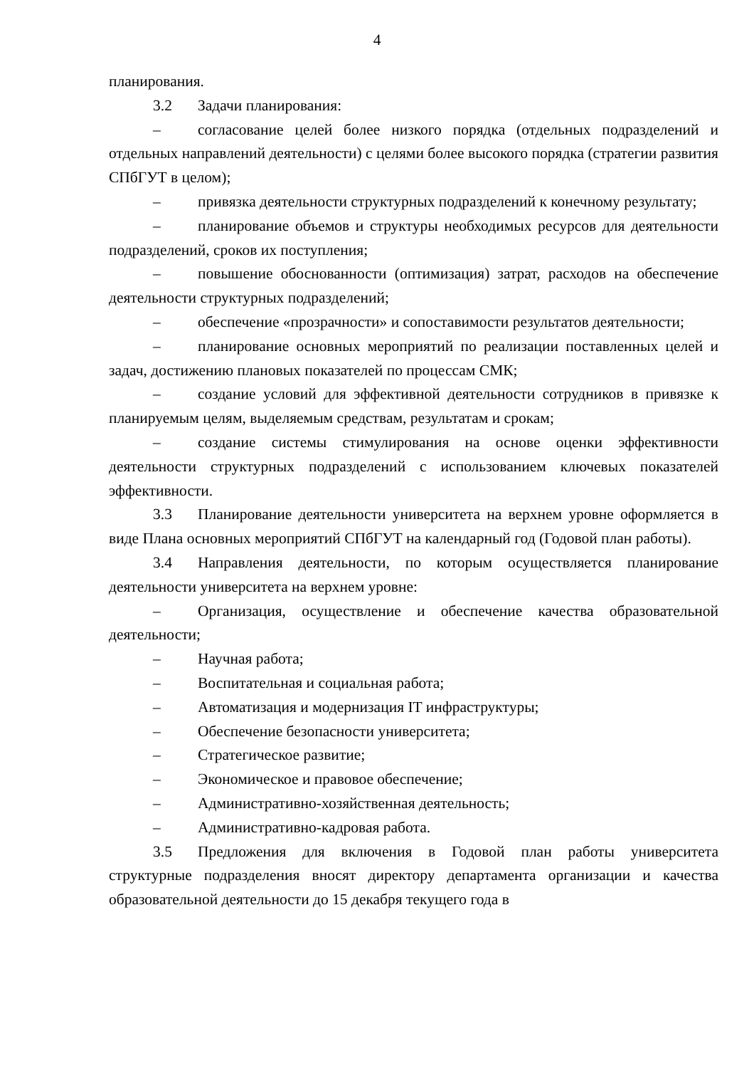4
планирования.
3.2 Задачи планирования:
– согласование целей более низкого порядка (отдельных подразделений и отдельных направлений деятельности) с целями более высокого порядка (стратегии развития СПбГУТ в целом);
– привязка деятельности структурных подразделений к конечному результату;
– планирование объемов и структуры необходимых ресурсов для деятельности подразделений, сроков их поступления;
– повышение обоснованности (оптимизация) затрат, расходов на обеспечение деятельности структурных подразделений;
– обеспечение «прозрачности» и сопоставимости результатов деятельности;
– планирование основных мероприятий по реализации поставленных целей и задач, достижению плановых показателей по процессам СМК;
– создание условий для эффективной деятельности сотрудников в привязке к планируемым целям, выделяемым средствам, результатам и срокам;
– создание системы стимулирования на основе оценки эффективности деятельности структурных подразделений с использованием ключевых показателей эффективности.
3.3 Планирование деятельности университета на верхнем уровне оформляется в виде Плана основных мероприятий СПбГУТ на календарный год (Годовой план работы).
3.4 Направления деятельности, по которым осуществляется планирование деятельности университета на верхнем уровне:
– Организация, осуществление и обеспечение качества образовательной деятельности;
– Научная работа;
– Воспитательная и социальная работа;
– Автоматизация и модернизация IT инфраструктуры;
– Обеспечение безопасности университета;
– Стратегическое развитие;
– Экономическое и правовое обеспечение;
– Административно-хозяйственная деятельность;
– Административно-кадровая работа.
3.5 Предложения для включения в Годовой план работы университета структурные подразделения вносят директору департамента организации и качества образовательной деятельности до 15 декабря текущего года в